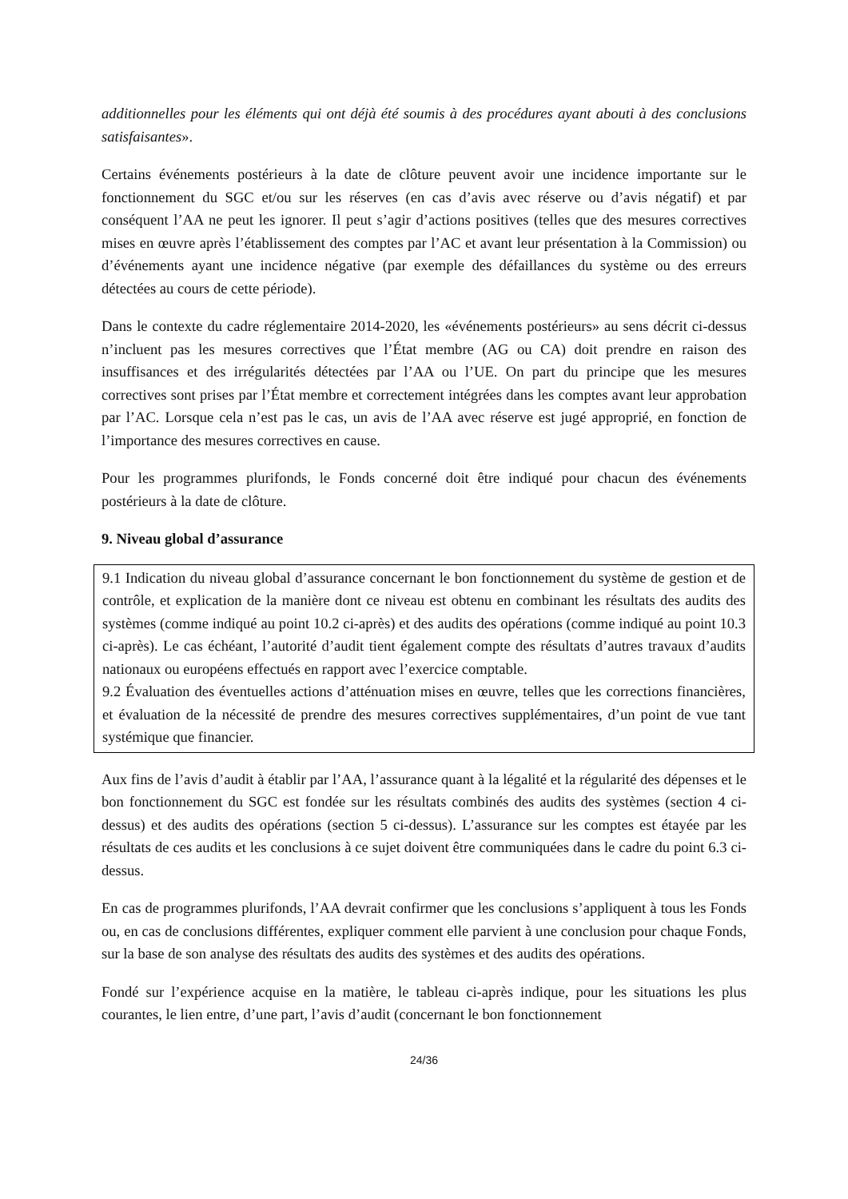additionnelles pour les éléments qui ont déjà été soumis à des procédures ayant abouti à des conclusions satisfaisantes».
Certains événements postérieurs à la date de clôture peuvent avoir une incidence importante sur le fonctionnement du SGC et/ou sur les réserves (en cas d’avis avec réserve ou d’avis négatif) et par conséquent l’AA ne peut les ignorer. Il peut s’agir d’actions positives (telles que des mesures correctives mises en œuvre après l’établissement des comptes par l’AC et avant leur présentation à la Commission) ou d’événements ayant une incidence négative (par exemple des défaillances du système ou des erreurs détectées au cours de cette période).
Dans le contexte du cadre réglementaire 2014-2020, les «événements postérieurs» au sens décrit ci-dessus n’incluent pas les mesures correctives que l’État membre (AG ou CA) doit prendre en raison des insuffisances et des irrégularités détectées par l’AA ou l’UE. On part du principe que les mesures correctives sont prises par l’État membre et correctement intégrées dans les comptes avant leur approbation par l’AC. Lorsque cela n’est pas le cas, un avis de l’AA avec réserve est jugé approprié, en fonction de l’importance des mesures correctives en cause.
Pour les programmes plurifonds, le Fonds concerné doit être indiqué pour chacun des événements postérieurs à la date de clôture.
9. Niveau global d’assurance
9.1 Indication du niveau global d’assurance concernant le bon fonctionnement du système de gestion et de contrôle, et explication de la manière dont ce niveau est obtenu en combinant les résultats des audits des systèmes (comme indiqué au point 10.2 ci-après) et des audits des opérations (comme indiqué au point 10.3 ci-après). Le cas échéant, l’autorité d’audit tient également compte des résultats d’autres travaux d’audits nationaux ou européens effectués en rapport avec l’exercice comptable.
9.2 Évaluation des éventuelles actions d’atténuation mises en œuvre, telles que les corrections financières, et évaluation de la nécessité de prendre des mesures correctives supplémentaires, d’un point de vue tant systémique que financier.
Aux fins de l’avis d’audit à établir par l’AA, l’assurance quant à la légalité et la régularité des dépenses et le bon fonctionnement du SGC est fondée sur les résultats combinés des audits des systèmes (section 4 ci-dessus) et des audits des opérations (section 5 ci-dessus). L’assurance sur les comptes est étayée par les résultats de ces audits et les conclusions à ce sujet doivent être communiquées dans le cadre du point 6.3 ci-dessus.
En cas de programmes plurifonds, l’AA devrait confirmer que les conclusions s’appliquent à tous les Fonds ou, en cas de conclusions différentes, expliquer comment elle parvient à une conclusion pour chaque Fonds, sur la base de son analyse des résultats des audits des systèmes et des audits des opérations.
Fondé sur l’expérience acquise en la matière, le tableau ci-après indique, pour les situations les plus courantes, le lien entre, d’une part, l’avis d’audit (concernant le bon fonctionnement
24/36